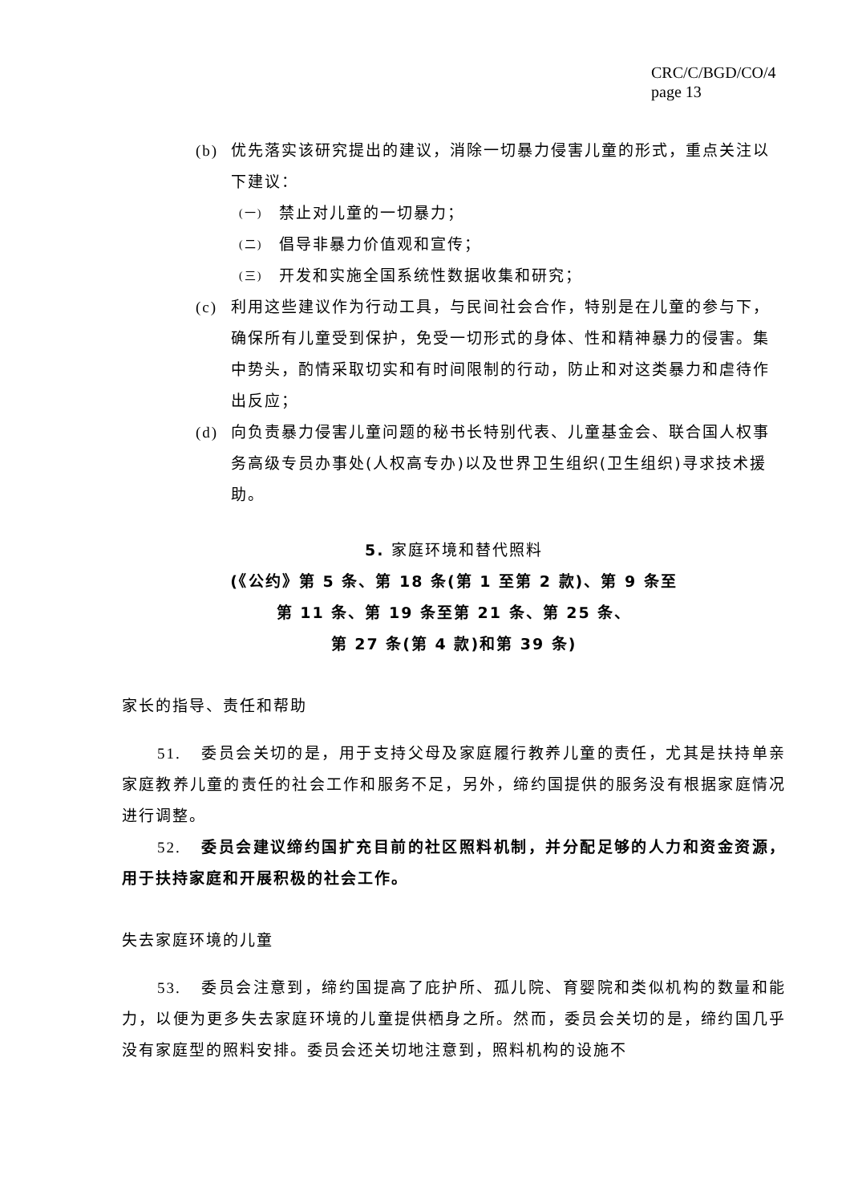CRC/C/BGD/CO/4
page 13
(b) 优先落实该研究提出的建议，消除一切暴力侵害儿童的形式，重点关注以下建议：
(一) 禁止对儿童的一切暴力；
(二) 倡导非暴力价值观和宣传；
(三) 开发和实施全国系统性数据收集和研究；
(c) 利用这些建议作为行动工具，与民间社会合作，特别是在儿童的参与下，确保所有儿童受到保护，免受一切形式的身体、性和精神暴力的侵害。集中势头，酌情采取切实和有时间限制的行动，防止和对这类暴力和虐待作出反应；
(d) 向负责暴力侵害儿童问题的秘书长特别代表、儿童基金会、联合国人权事务高级专员办事处(人权高专办)以及世界卫生组织(卫生组织)寻求技术援助。
5. 家庭环境和替代照料
(《公约》第 5 条、第 18 条(第 1 至第 2 款)、第 9 条至
第 11 条、第 19 条至第 21 条、第 25 条、
第 27 条(第 4 款)和第 39 条)
家长的指导、责任和帮助
51. 委员会关切的是，用于支持父母及家庭履行教养儿童的责任，尤其是扶持单亲家庭教养儿童的责任的社会工作和服务不足，另外，缔约国提供的服务没有根据家庭情况进行调整。
52. 委员会建议缔约国扩充目前的社区照料机制，并分配足够的人力和资金资源，用于扶持家庭和开展积极的社会工作。
失去家庭环境的儿童
53. 委员会注意到，缔约国提高了庇护所、孤儿院、育婴院和类似机构的数量和能力，以便为更多失去家庭环境的儿童提供栖身之所。然而，委员会关切的是，缔约国几乎没有家庭型的照料安排。委员会还关切地注意到，照料机构的设施不